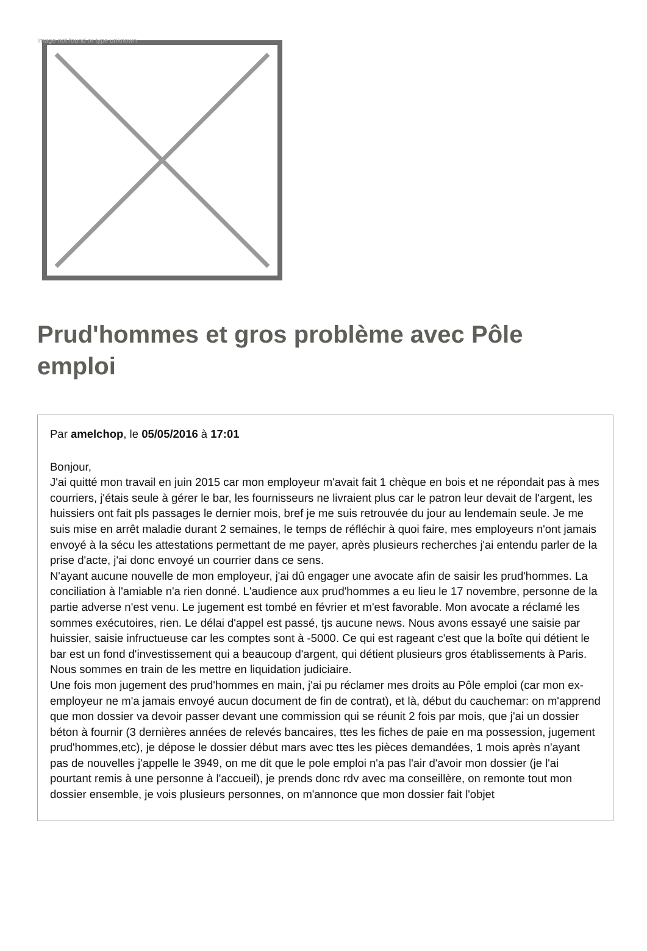Image not found or type unknown
Prud'hommes et gros problème avec Pôle emploi
Par amelchop, le 05/05/2016 à 17:01
Bonjour,
J'ai quitté mon travail en juin 2015 car mon employeur m'avait fait 1 chèque en bois et ne répondait pas à mes courriers, j'étais seule à gérer le bar, les fournisseurs ne livraient plus car le patron leur devait de l'argent, les huissiers ont fait pls passages le dernier mois, bref je me suis retrouvée du jour au lendemain seule. Je me suis mise en arrêt maladie durant 2 semaines, le temps de réfléchir à quoi faire, mes employeurs n'ont jamais envoyé à la sécu les attestations permettant de me payer, après plusieurs recherches j'ai entendu parler de la prise d'acte, j'ai donc envoyé un courrier dans ce sens.
N'ayant aucune nouvelle de mon employeur, j'ai dû engager une avocate afin de saisir les prud'hommes. La conciliation à l'amiable n'a rien donné. L'audience aux prud'hommes a eu lieu le 17 novembre, personne de la partie adverse n'est venu. Le jugement est tombé en février et m'est favorable. Mon avocate a réclamé les sommes exécutoires, rien. Le délai d'appel est passé, tjs aucune news. Nous avons essayé une saisie par huissier, saisie infructueuse car les comptes sont à -5000. Ce qui est rageant c'est que la boîte qui détient le bar est un fond d'investissement qui a beaucoup d'argent, qui détient plusieurs gros établissements à Paris. Nous sommes en train de les mettre en liquidation judiciaire.
Une fois mon jugement des prud'hommes en main, j'ai pu réclamer mes droits au Pôle emploi (car mon ex-employeur ne m'a jamais envoyé aucun document de fin de contrat), et là, début du cauchemar: on m'apprend que mon dossier va devoir passer devant une commission qui se réunit 2 fois par mois, que j'ai un dossier béton à fournir (3 dernières années de relevés bancaires, ttes les fiches de paie en ma possession, jugement prud'hommes,etc), je dépose le dossier début mars avec ttes les pièces demandées, 1 mois après n'ayant pas de nouvelles j'appelle le 3949, on me dit que le pole emploi n'a pas l'air d'avoir mon dossier (je l'ai pourtant remis à une personne à l'accueil), je prends donc rdv avec ma conseillère, on remonte tout mon dossier ensemble, je vois plusieurs personnes, on m'annonce que mon dossier fait l'objet